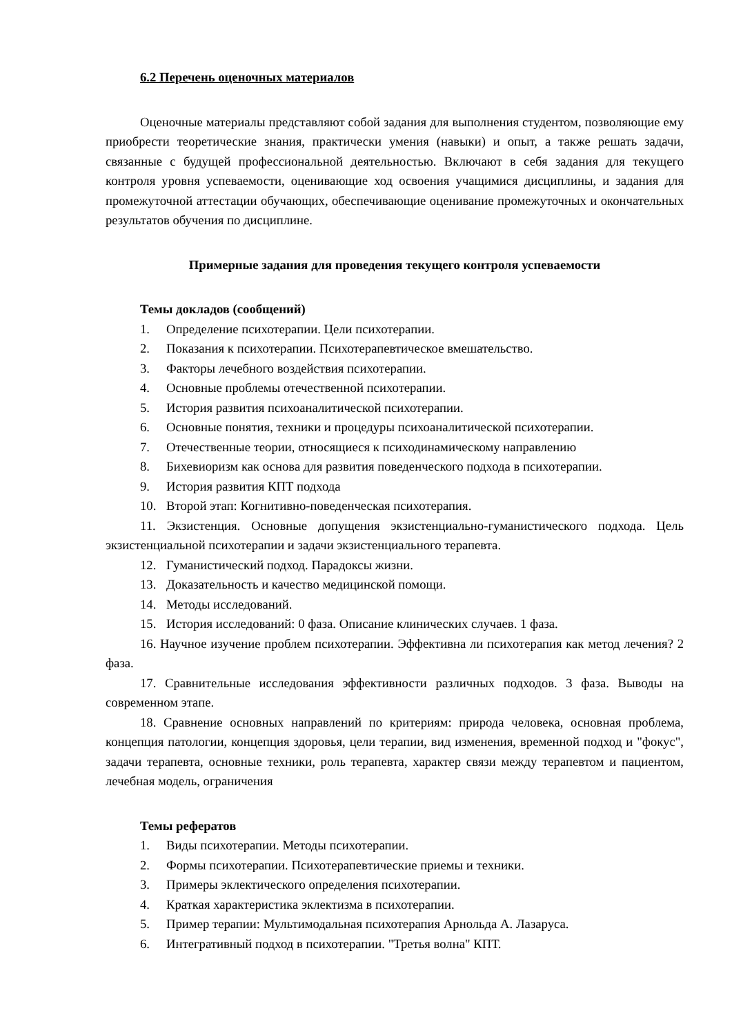6.2 Перечень оценочных материалов
Оценочные материалы представляют собой задания для выполнения студентом, позволяющие ему приобрести теоретические знания, практически умения (навыки) и опыт, а также решать задачи, связанные с будущей профессиональной деятельностью. Включают в себя задания для текущего контроля уровня успеваемости, оценивающие ход освоения учащимися дисциплины, и задания для промежуточной аттестации обучающих, обеспечивающие оценивание промежуточных и окончательных результатов обучения по дисциплине.
Примерные задания для проведения текущего контроля успеваемости
Темы докладов (сообщений)
1. Определение психотерапии. Цели психотерапии.
2. Показания к психотерапии. Психотерапевтическое вмешательство.
3. Факторы лечебного воздействия психотерапии.
4. Основные проблемы отечественной психотерапии.
5. История развития психоаналитической психотерапии.
6. Основные понятия, техники и процедуры психоаналитической психотерапии.
7. Отечественные теории, относящиеся к психодинамическому направлению
8. Бихевиоризм как основа для развития поведенческого подхода в психотерапии.
9. История развития КПТ подхода
10. Второй этап: Когнитивно-поведенческая психотерапия.
11. Экзистенция. Основные допущения экзистенциально-гуманистического подхода. Цель экзистенциальной психотерапии и задачи экзистенциального терапевта.
12. Гуманистический подход. Парадоксы жизни.
13. Доказательность и качество медицинской помощи.
14. Методы исследований.
15. История исследований: 0 фаза. Описание клинических случаев. 1 фаза.
16. Научное изучение проблем психотерапии. Эффективна ли психотерапия как метод лечения? 2 фаза.
17. Сравнительные исследования эффективности различных подходов. 3 фаза. Выводы на современном этапе.
18. Сравнение основных направлений по критериям: природа человека, основная проблема, концепция патологии, концепция здоровья, цели терапии, вид изменения, временной подход и "фокус", задачи терапевта, основные техники, роль терапевта, характер связи между терапевтом и пациентом, лечебная модель, ограничения
Темы рефератов
1. Виды психотерапии. Методы психотерапии.
2. Формы психотерапии. Психотерапевтические приемы и техники.
3. Примеры эклектического определения психотерапии.
4. Краткая характеристика эклектизма в психотерапии.
5. Пример терапии: Мультимодальная психотерапия Арнольда А. Лазаруса.
6. Интегративный подход в психотерапии. "Третья волна" КПТ.